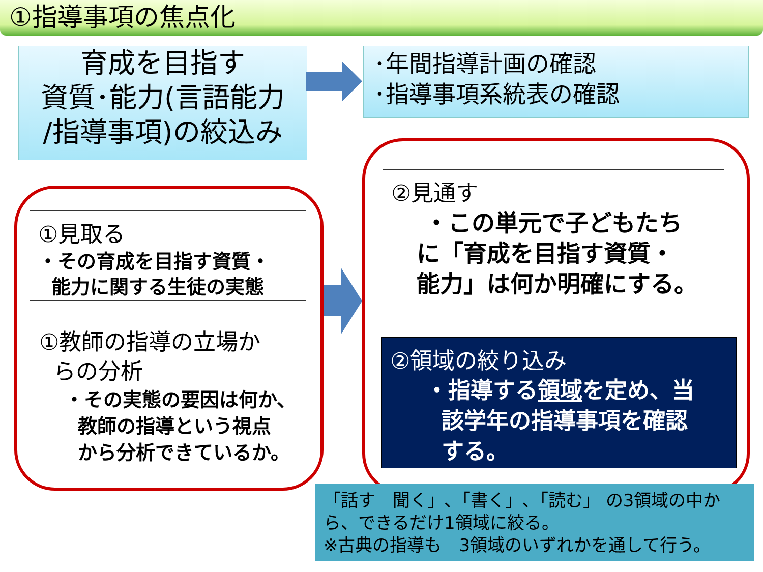①指導事項の焦点化
育成を目指す
資質･能力(言語能力
/指導事項)の絞込み
･年間指導計画の確認
･指導事項系統表の確認
①見取る
・その育成を目指す資質・
能力に関する生徒の実態
①教師の指導の立場か
らの分析
・その実態の要因は何か、
教師の指導という視点
から分析できているか。
②見通す
・この単元で子どもたち
に「育成を目指す資質・
能力」は何か明確にする。
②領域の絞り込み
・指導する領域を定め、当
該学年の指導事項を確認
する。
「話す　聞く」､「書く」､「読む」 の3領域の中から、できるだけ1領域に絞る。
※古典の指導も　3領域のいずれかを通して行う。